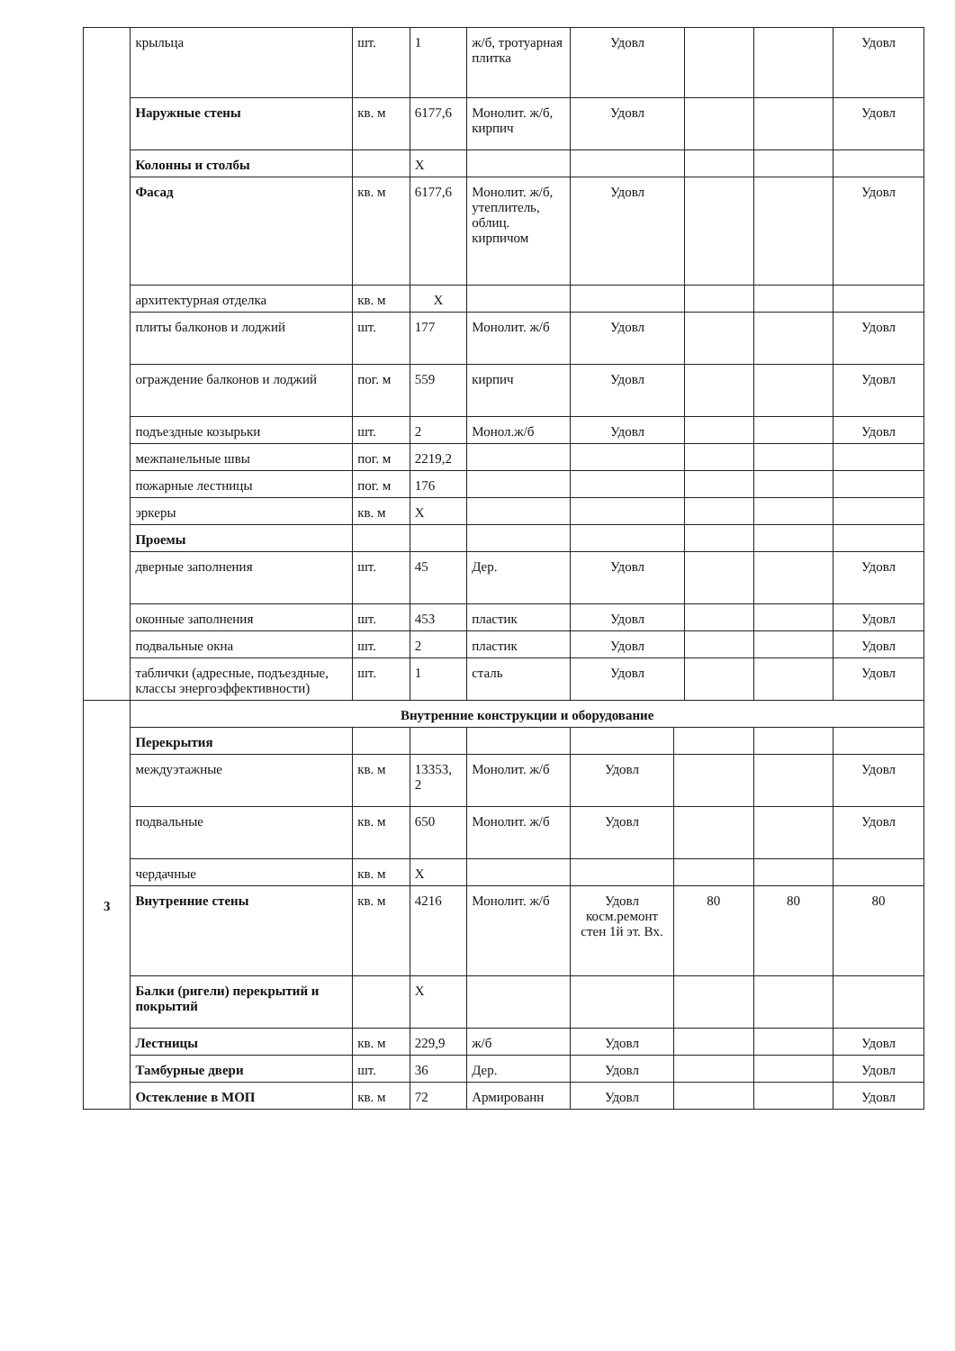| | крыльца | шт. | 1 | ж/б, тротуарная плитка | Удовл | | | Удовл |
| | Наружные стены | кв. м | 6177,6 | Монолит. ж/б, кирпич | Удовл | | | Удовл |
| | Колонны и столбы | | Х | | | | | |
| | Фасад | кв. м | 6177,6 | Монолит. ж/б, утеплитель, облиц. кирпичом | Удовл | | | Удовл |
| | архитектурная отделка | кв. м | Х | | | | | |
| | плиты балконов и лоджий | шт. | 177 | Монолит. ж/б | Удовл | | | Удовл |
| | ограждение балконов и лоджий | пог. м | 559 | кирпич | Удовл | | | Удовл |
| | подъездные козырьки | шт. | 2 | Монол.ж/б | Удовл | | | Удовл |
| | межпанельные швы | пог. м | 2219,2 | | | | | |
| | пожарные лестницы | пог. м | 176 | | | | | |
| | эркеры | кв. м | Х | | | | | |
| | Проемы | | | | | | | |
| | дверные заполнения | шт. | 45 | Дер. | Удовл | | | Удовл |
| | оконные заполнения | шт. | 453 | пластик | Удовл | | | Удовл |
| | подвальные окна | шт. | 2 | пластик | Удовл | | | Удовл |
| | таблички (адресные, подъездные, классы энергоэффективности) | шт. | 1 | сталь | Удовл | | | Удовл |
| 3 | Внутренние конструкции и оборудование | | | | | | | |
| | Перекрытия | | | | | | | |
| | междуэтажные | кв. м | 13353, 2 | Монолит. ж/б | Удовл | | | Удовл |
| | подвальные | кв. м | 650 | Монолит. ж/б | Удовл | | | Удовл |
| | чердачные | кв. м | Х | | | | | |
| | Внутренние стены | кв. м | 4216 | Монолит. ж/б | Удовл косм.ремонт стен 1й эт. Вх. | 80 | 80 | 80 |
| | Балки (ригели) перекрытий и покрытий | | Х | | | | | |
| | Лестницы | кв. м | 229,9 | ж/б | Удовл | | | Удовл |
| | Тамбурные двери | шт. | 36 | Дер. | Удовл | | | Удовл |
| | Остекление в МОП | кв. м | 72 | Армированн | Удовл | | | Удовл |